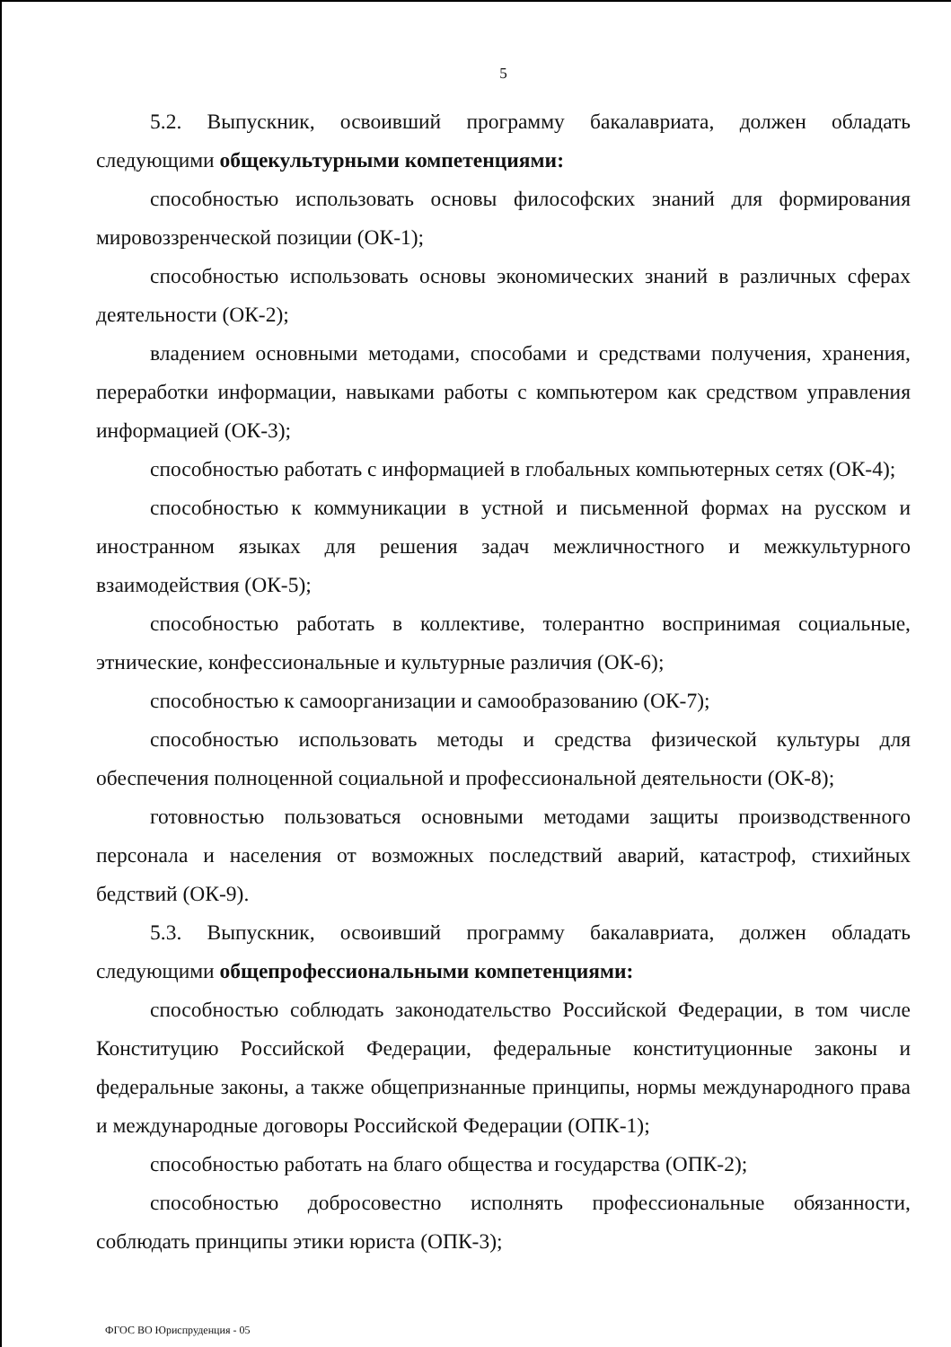5
5.2. Выпускник, освоивший программу бакалавриата, должен обладать следующими общекультурными компетенциями:
способностью использовать основы философских знаний для формирования мировоззренческой позиции (ОК-1);
способностью использовать основы экономических знаний в различных сферах деятельности (ОК-2);
владением основными методами, способами и средствами получения, хранения, переработки информации, навыками работы с компьютером как средством управления информацией (ОК-3);
способностью работать с информацией в глобальных компьютерных сетях (ОК-4);
способностью к коммуникации в устной и письменной формах на русском и иностранном языках для решения задач межличностного и межкультурного взаимодействия (ОК-5);
способностью работать в коллективе, толерантно воспринимая социальные, этнические, конфессиональные и культурные различия (ОК-6);
способностью к самоорганизации и самообразованию (ОК-7);
способностью использовать методы и средства физической культуры для обеспечения полноценной социальной и профессиональной деятельности (ОК-8);
готовностью пользоваться основными методами защиты производственного персонала и населения от возможных последствий аварий, катастроф, стихийных бедствий (ОК-9).
5.3. Выпускник, освоивший программу бакалавриата, должен обладать следующими общепрофессиональными компетенциями:
способностью соблюдать законодательство Российской Федерации, в том числе Конституцию Российской Федерации, федеральные конституционные законы и федеральные законы, а также общепризнанные принципы, нормы международного права и международные договоры Российской Федерации (ОПК-1);
способностью работать на благо общества и государства (ОПК-2);
способностью добросовестно исполнять профессиональные обязанности, соблюдать принципы этики юриста (ОПК-3);
ФГОС ВО Юриспруденция - 05